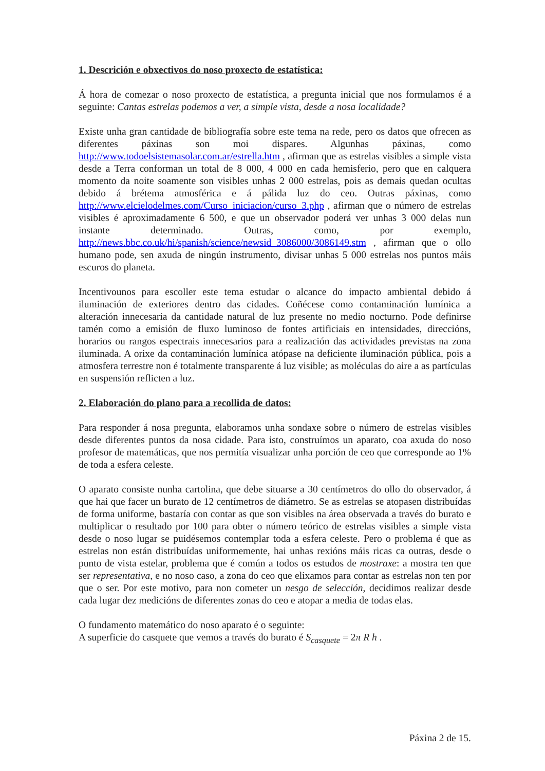1. Descrición e obxectivos do noso proxecto de estatística:
Á hora de comezar o noso proxecto de estatística, a pregunta inicial que nos formulamos é a seguinte: Cantas estrelas podemos a ver, a simple vista, desde a nosa localidade?
Existe unha gran cantidade de bibliografía sobre este tema na rede, pero os datos que ofrecen as diferentes páxinas son moi dispares. Algunhas páxinas, como http://www.todoelsistemasolar.com.ar/estrella.htm , afirman que as estrelas visibles a simple vista desde a Terra conforman un total de 8 000, 4 000 en cada hemisferio, pero que en calquera momento da noite soamente son visibles unhas 2 000 estrelas, pois as demais quedan ocultas debido á brétema atmosférica e á pálida luz do ceo. Outras páxinas, como http://www.elcielodelmes.com/Curso_iniciacion/curso_3.php , afirman que o número de estrelas visibles é aproximadamente 6 500, e que un observador poderá ver unhas 3 000 delas nun instante determinado. Outras, como, por exemplo, http://news.bbc.co.uk/hi/spanish/science/newsid_3086000/3086149.stm , afirman que o ollo humano pode, sen axuda de ningún instrumento, divisar unhas 5 000 estrelas nos puntos máis escuros do planeta.
Incentivounos para escoller este tema estudar o alcance do impacto ambiental debido á iluminación de exteriores dentro das cidades. Coñécese como contaminación lumínica a alteración innecesaria da cantidade natural de luz presente no medio nocturno. Pode definirse tamén como a emisión de fluxo luminoso de fontes artificiais en intensidades, direccións, horarios ou rangos espectrais innecesarios para a realización das actividades previstas na zona iluminada. A orixe da contaminación lumínica atópase na deficiente iluminación pública, pois a atmosfera terrestre non é totalmente transparente á luz visible; as moléculas do aire a as partículas en suspensión reflicten a luz.
2. Elaboración do plano para a recollida de datos:
Para responder á nosa pregunta, elaboramos unha sondaxe sobre o número de estrelas visibles desde diferentes puntos da nosa cidade. Para isto, construímos un aparato, coa axuda do noso profesor de matemáticas, que nos permitía visualizar unha porción de ceo que corresponde ao 1% de toda a esfera celeste.
O aparato consiste nunha cartolina, que debe situarse a 30 centímetros do ollo do observador, á que hai que facer un burato de 12 centímetros de diámetro. Se as estrelas se atopasen distribuídas de forma uniforme, bastaría con contar as que son visibles na área observada a través do burato e multiplicar o resultado por 100 para obter o número teórico de estrelas visibles a simple vista desde o noso lugar se puidésemos contemplar toda a esfera celeste. Pero o problema é que as estrelas non están distribuídas uniformemente, hai unhas rexións máis ricas ca outras, desde o punto de vista estelar, problema que é común a todos os estudos de mostraxe: a mostra ten que ser representativa, e no noso caso, a zona do ceo que elixamos para contar as estrelas non ten por que o ser. Por este motivo, para non cometer un nesgo de selección, decidimos realizar desde cada lugar dez medicións de diferentes zonas do ceo e atopar a media de todas elas.
O fundamento matemático do noso aparato é o seguinte:
A superficie do casquete que vemos a través do burato é S<sub>casquete</sub> = 2π R h .
Páxina 2 de 15.